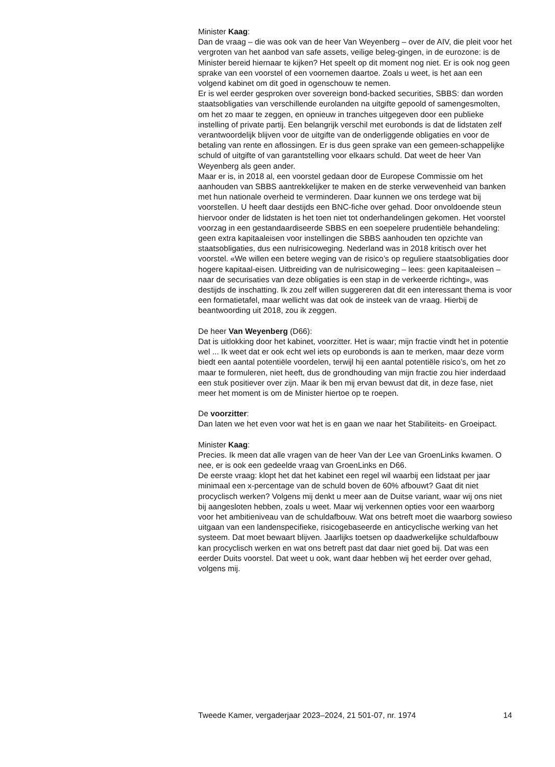Minister Kaag:
Dan de vraag – die was ook van de heer Van Weyenberg – over de AIV, die pleit voor het vergroten van het aanbod van safe assets, veilige beleg-gingen, in de eurozone: is de Minister bereid hiernaar te kijken? Het speelt op dit moment nog niet. Er is ook nog geen sprake van een voorstel of een voornemen daartoe. Zoals u weet, is het aan een volgend kabinet om dit goed in ogenschouw te nemen.
Er is wel eerder gesproken over sovereign bond-backed securities, SBBS: dan worden staatsobligaties van verschillende eurolanden na uitgifte gepoold of samengesmolten, om het zo maar te zeggen, en opnieuw in tranches uitgegeven door een publieke instelling of private partij. Een belangrijk verschil met eurobonds is dat de lidstaten zelf verantwoordelijk blijven voor de uitgifte van de onderliggende obligaties en voor de betaling van rente en aflossingen. Er is dus geen sprake van een gemeen-schappelijke schuld of uitgifte of van garantstelling voor elkaars schuld. Dat weet de heer Van Weyenberg als geen ander.
Maar er is, in 2018 al, een voorstel gedaan door de Europese Commissie om het aanhouden van SBBS aantrekkelijker te maken en de sterke verwevenheid van banken met hun nationale overheid te verminderen. Daar kunnen we ons terdege wat bij voorstellen. U heeft daar destijds een BNC-fiche over gehad. Door onvoldoende steun hiervoor onder de lidstaten is het toen niet tot onderhandelingen gekomen. Het voorstel voorzag in een gestandaardiseerde SBBS en een soepelere prudentiële behandeling: geen extra kapitaaleisen voor instellingen die SBBS aanhouden ten opzichte van staatsobligaties, dus een nulrisicoweging. Nederland was in 2018 kritisch over het voorstel. «We willen een betere weging van de risico’s op reguliere staatsobligaties door hogere kapitaal-eisen. Uitbreiding van de nulrisicoweging – lees: geen kapitaaleisen – naar de securisaties van deze obligaties is een stap in de verkeerde richting», was destijds de inschatting. Ik zou zelf willen suggereren dat dit een interessant thema is voor een formatietafel, maar wellicht was dat ook de insteek van de vraag. Hierbij de beantwoording uit 2018, zou ik zeggen.
De heer Van Weyenberg (D66):
Dat is uitlokking door het kabinet, voorzitter. Het is waar; mijn fractie vindt het in potentie wel ... Ik weet dat er ook echt wel iets op eurobonds is aan te merken, maar deze vorm biedt een aantal potentiële voordelen, terwijl hij een aantal potentiële risico’s, om het zo maar te formuleren, niet heeft, dus de grondhouding van mijn fractie zou hier inderdaad een stuk positiever over zijn. Maar ik ben mij ervan bewust dat dit, in deze fase, niet meer het moment is om de Minister hiertoe op te roepen.
De voorzitter:
Dan laten we het even voor wat het is en gaan we naar het Stabiliteits- en Groeipact.
Minister Kaag:
Precies. Ik meen dat alle vragen van de heer Van der Lee van GroenLinks kwamen. O nee, er is ook een gedeelde vraag van GroenLinks en D66.
De eerste vraag: klopt het dat het kabinet een regel wil waarbij een lidstaat per jaar minimaal een x-percentage van de schuld boven de 60% afbouwt? Gaat dit niet procyclisch werken? Volgens mij denkt u meer aan de Duitse variant, waar wij ons niet bij aangesloten hebben, zoals u weet. Maar wij verkennen opties voor een waarborg voor het ambitieniveau van de schuldafbouw. Wat ons betreft moet die waarborg sowieso uitgaan van een landenspecifieke, risicogebaseerde en anticyclische werking van het systeem. Dat moet bewaart blijven. Jaarlijks toetsen op daadwerkelijke schuldafbouw kan procyclisch werken en wat ons betreft past dat daar niet goed bij. Dat was een eerder Duits voorstel. Dat weet u ook, want daar hebben wij het eerder over gehad, volgens mij.
Tweede Kamer, vergaderjaar 2023–2024, 21 501-07, nr. 1974 14